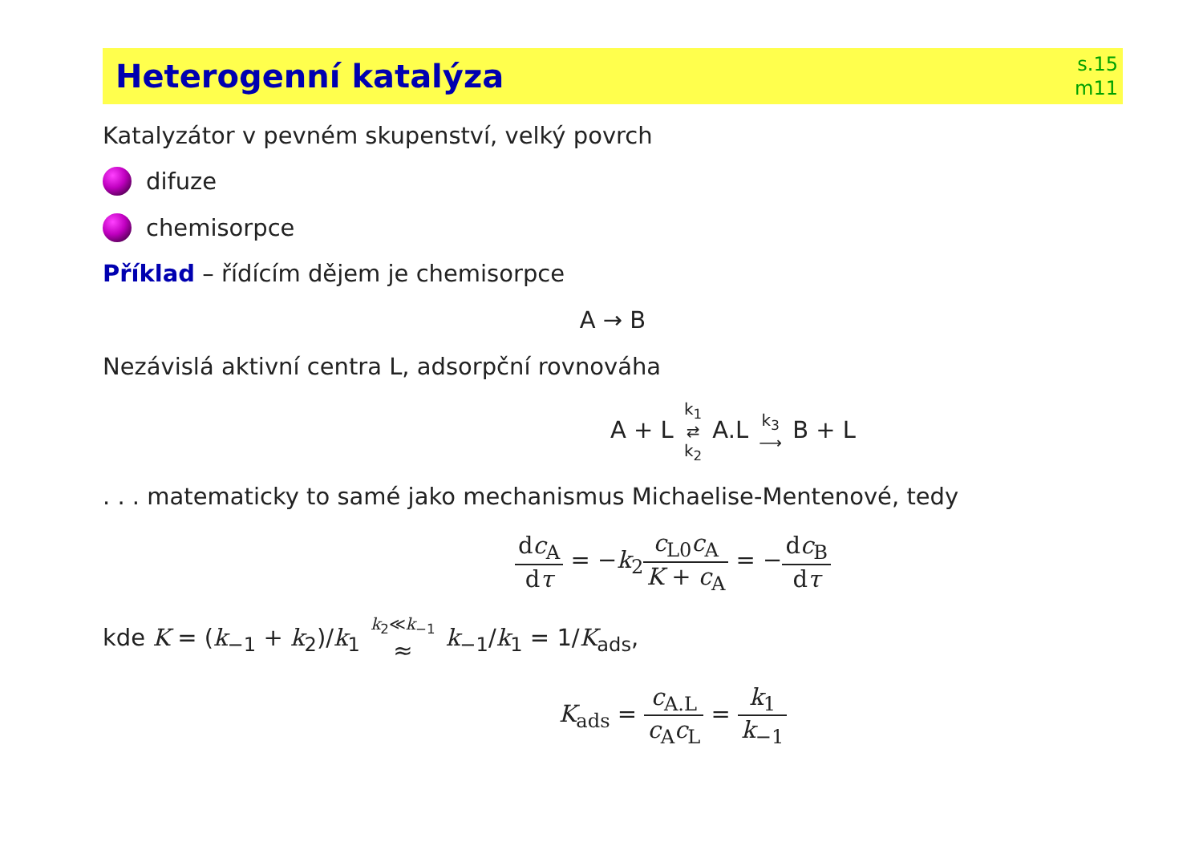Heterogenní katalýza
s.15
m11
Katalyzátor v pevném skupenství, velký povrch
difuze
chemisorpce
Příklad – řídícím dějem je chemisorpce
A → B
Nezávislá aktivní centra L, adsorpční rovnováha
A + L k<sub>1</sub> ⇄ k<sub>2</sub> A.L k<sub>3</sub> ⟶ B + L
. . . matematicky to samé jako mechanismus Michaelise-Mentenové, tedy
dc<sub>A</sub> dτ = −k<sub>2</sub>c<sub>L0</sub>c<sub>A</sub> K + c<sub>A</sub> = −dc<sub>B</sub> dτ
kde K = (k<sub>−1</sub> + k<sub>2</sub>)/k<sub>1</sub> k<sub>2</sub>≪k<sub>−1</sub> ≈ k<sub>−1</sub>/k<sub>1</sub> = 1/K<sub>ads</sub>,
K<sub>ads</sub> = c<sub>A.L</sub> c<sub>A</sub>c<sub>L</sub> = k<sub>1</sub> k<sub>−1</sub>